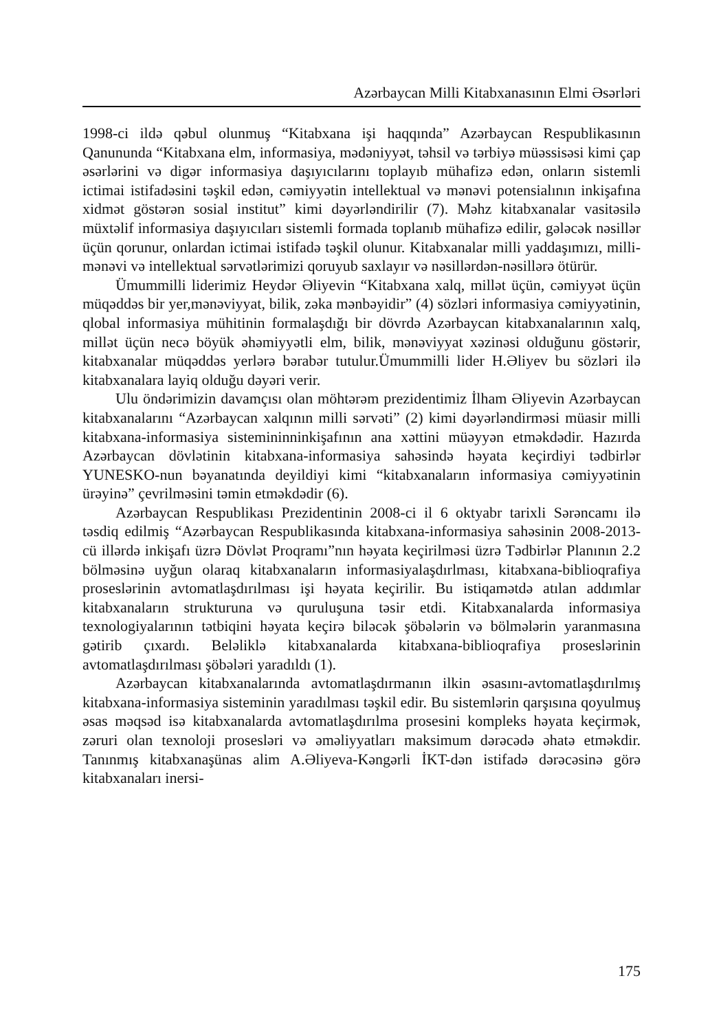Azərbaycan Milli Kitabxanasının Elmi Əsərləri
1998-ci ildə qəbul olunmuş “Kitabxana işi haqqında” Azərbaycan Respublikasının Qanununda “Kitabxana elm, informasiya, mədəniyyət, təhsil və tərbiyə müəssisəsi kimi çap əsərlərini və digər informasiya daşıyıcılarını toplayıb mühafizə edən, onların sistemli ictimai istifadəsini təşkil edən, cəmiyyətin intellektual və mənəvi potensialının inkişafına xidmət göstərən sosial institut” kimi dəyərləndirilir (7). Məhz kitabxanalar vasitəsilə müxtəlif informasiya daşıyıcıları sistemli formada toplanıb mühafizə edilir, gələcək nəsillər üçün qorunur, onlardan ictimai istifadə təşkil olunur. Kitabxanalar milli yaddaşımızı, milli-mənəvi və intellektual sərvətlərimizi qoruyub saxlayır və nəsillərdən-nəsillərə ötürür.
Ümummilli liderimiz Heydər Əliyevin “Kitabxana xalq, millət üçün, cəmiyyət üçün müqəddəs bir yer,mənəviyyat, bilik, zəka mənbəyidir” (4) sözləri informasiya cəmiyyətinin, qlobal informasiya mühitinin formalaşdığı bir dövrdə Azərbaycan kitabxanalarının xalq, millət üçün necə böyük əhəmiyyətli elm, bilik, mənəviyyat xəzinəsi olduğunu göstərir, kitabxanalar müqəddəs yerlərə bərabər tutulur.Ümummilli lider H.Əliyev bu sözləri ilə kitabxanalara layiq olduğu dəyəri verir.
Ulu öndərimizin davamçısı olan möhtərəm prezidentimiz İlham Əliyevin Azərbaycan kitabxanalarını “Azərbaycan xalqının milli sərvəti” (2) kimi dəyərləndirməsi müasir milli kitabxana-informasiya sistemininninkişafının ana xəttini müəyyən etməkdədir. Hazırda Azərbaycan dövlətinin kitabxana-informasiya sahəsində həyata keçirdiyi tədbirlər YUNESKO-nun bəyanatında deyildiyi kimi “kitabxanaların informasiya cəmiyyətinin ürəyinə” çevrilməsini təmin etməkdədir (6).
Azərbaycan Respublikası Prezidentinin 2008-ci il 6 oktyabr tarixli Sərəncamı ilə təsdiq edilmiş “Azərbaycan Respublikasında kitabxana-informasiya sahəsinin 2008-2013-cü illərdə inkişafı üzrə Dövlət Proqramı”nın həyata keçirilməsi üzrə Tədbirlər Planının 2.2 bölməsinə uyğun olaraq kitabxanaların informasiyalaşdırlması, kitabxana-biblioqrafiya proseslərinin avtomatlaşdırılması işi həyata keçirilir. Bu istiqamətdə atılan addımlar kitabxanaların strukturuna və quruluşuna təsir etdi. Kitabxanalarda informasiya texnologiyalarının tətbiqini həyata keçirə biləcək şöbələrin və bölmələrin yaranmasına gətirib çıxardı. Beləliklə kitabxanalarda kitabxana-biblioqrafiya proseslərinin avtomatlaşdırılması şöbələri yaradıldı (1).
Azərbaycan kitabxanalarında avtomatlaşdırmanın ilkin əsasını-avtomatlaşdırılmış kitabxana-informasiya sisteminin yaradılması təşkil edir. Bu sistemlərin qarşısına qoyulmuş əsas məqsəd isə kitabxanalarda avtomatlaşdırılma prosesini kompleks həyata keçirmək, zəruri olan texnoloji prosesləri və əməliyyatları maksimum dərəcədə əhatə etməkdir. Tanınmış kitabxanaşünas alim A.Əliyeva-Kəngərli İKT-dən istifadə dərəcəsinə görə kitabxanaları inersi-
175